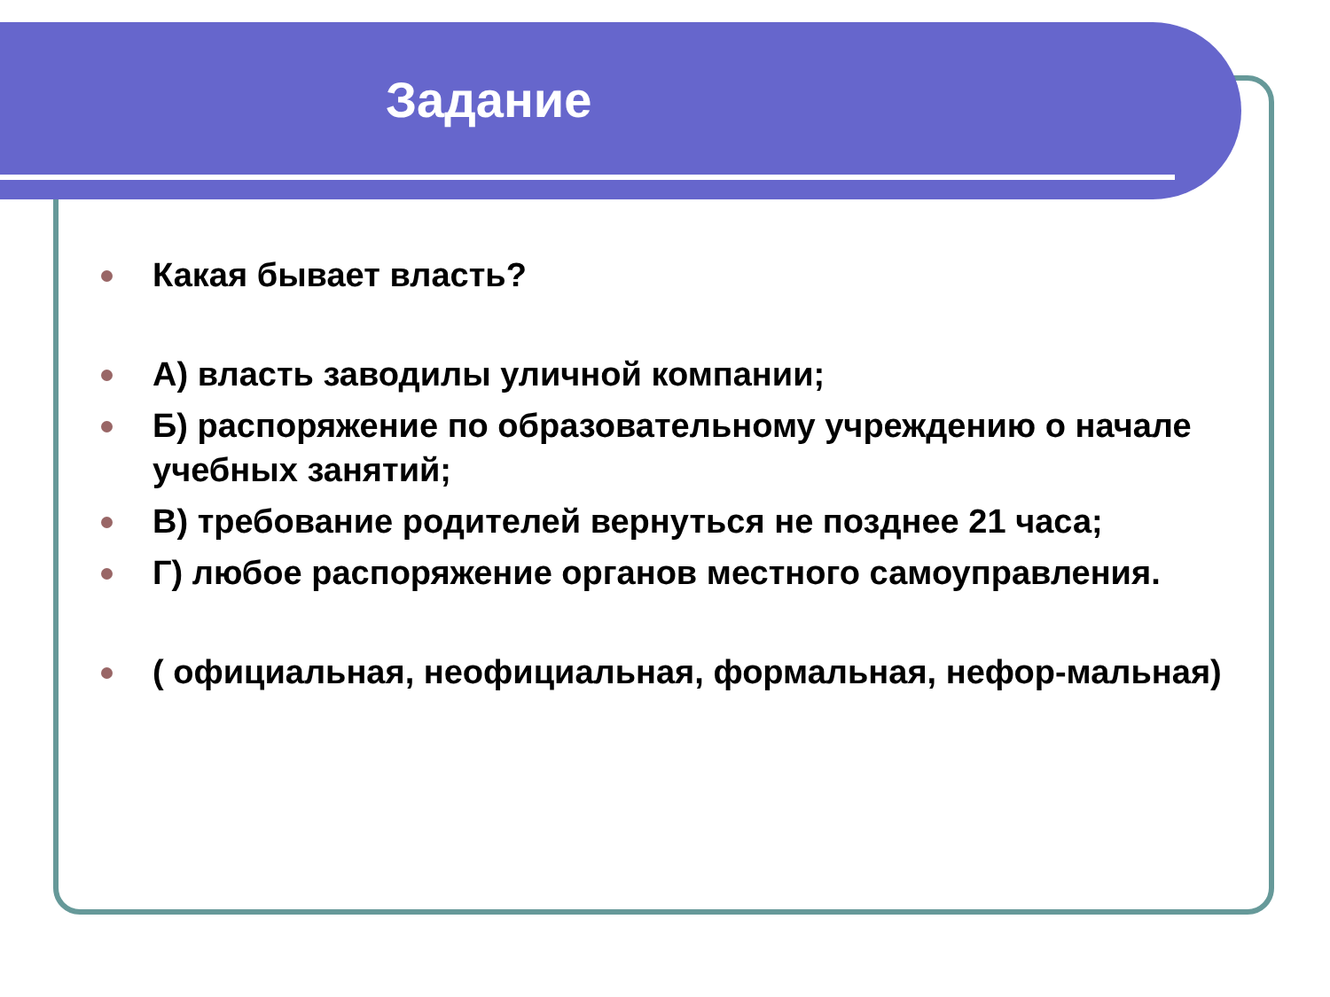Задание
Какая бывает власть?
А) власть заводилы уличной компании;
Б) распоряжение по образовательному учреждению о начале учебных занятий;
В) требование родителей вернуться не позднее 21 часа;
Г) любое распоряжение органов местного самоуправления.
( официальная, неофициальная, формальная, нефор-мальная)